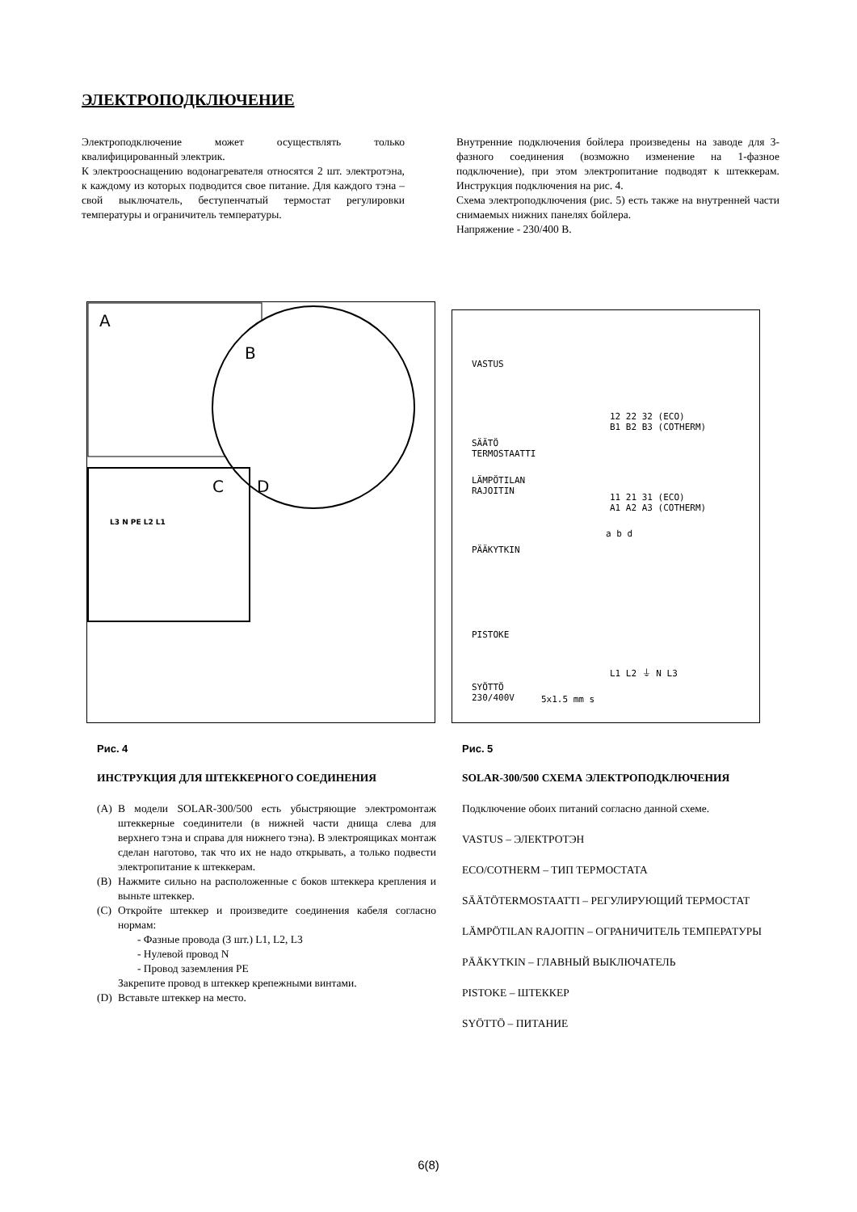ЭЛЕКТРОПОДКЛЮЧЕНИЕ
Электроподключение может осуществлять только квалифицированный электрик.
К электрооснащению водонагревателя относятся 2 шт. электротэна, к каждому из которых подводится свое питание. Для каждого тэна – свой выключатель, беступенчатый термостат регулировки температуры и ограничитель температуры.
Внутренние подключения бойлера произведены на заводе для 3-фазного соединения (возможно изменение на 1-фазное подключение), при этом электропитание подводят к штеккерам. Инструкция подключения на рис. 4.
Схема электроподключения (рис. 5) есть также на внутренней части снимаемых нижних панелях бойлера.
Напряжение - 230/400 В.
A
B
C
D
L3 N PE L2 L1
VASTUS
12 22 32 (ECO)
B1 B2 B3 (COTHERM)
SÄÄTÖ
TERMOSTAATTI
LÄMPÖTILAN
RAJOITIN
11 21 31 (ECO)
A1 A2 A3 (COTHERM)
a b d
PÄÄKYTKIN
PISTOKE
L1 L2 ⏚ N L3
SYÖTTÖ
230/400V 5x1.5 mm s
Рис. 4
ИНСТРУКЦИЯ ДЛЯ ШТЕККЕРНОГО СОЕДИНЕНИЯ
(A) В модели SOLAR-300/500 есть убыстряющие электромонтаж штеккерные соединители (в нижней части днища слева для верхнего тэна и справа для нижнего тэна). В электроящиках монтаж сделан наготово, так что их не надо открывать, а только подвести электропитание к штеккерам.
(B) Нажмите сильно на расположенные с боков штеккера крепления и выньте штеккер.
(C) Откройте штеккер и произведите соединения кабеля согласно нормам:
- Фазные провода (3 шт.) L1, L2, L3
- Нулевой провод N
- Провод заземления PE
Закрепите провод в штеккер крепежными винтами.
(D) Вставьте штеккер на место.
Рис. 5
SOLAR-300/500 СХЕМА ЭЛЕКТРОПОДКЛЮЧЕНИЯ
Подключение обоих питаний согласно данной схеме.
VASTUS – ЭЛЕКТРОТЭН
ECO/COTHERM – ТИП ТЕРМОСТАТА
SÄÄTÖTERMOSTAATTI – РЕГУЛИРУЮЩИЙ ТЕРМОСТАТ
LÄMPÖTILAN RAJOITIN – ОГРАНИЧИТЕЛЬ ТЕМПЕРАТУРЫ
PÄÄKYTKIN – ГЛАВНЫЙ ВЫКЛЮЧАТЕЛЬ
PISTOKE – ШТЕККЕР
SYÖTTÖ – ПИТАНИЕ
6(8)